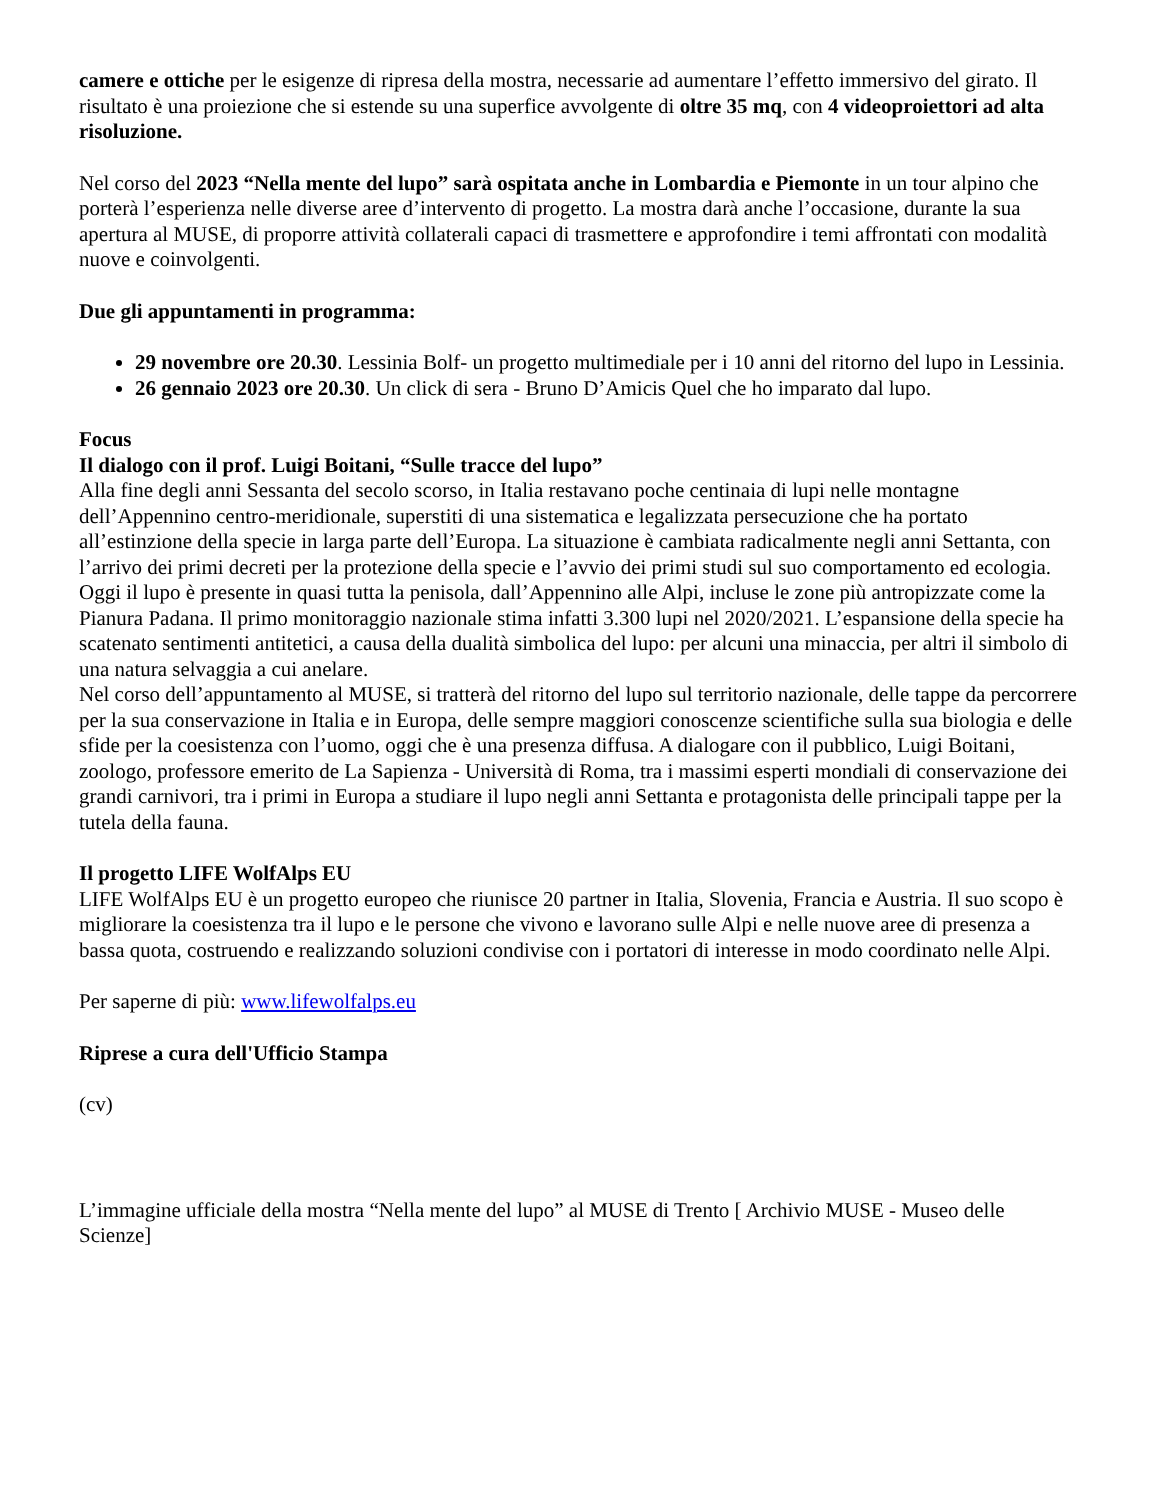camere e ottiche per le esigenze di ripresa della mostra, necessarie ad aumentare l’effetto immersivo del girato. Il risultato è una proiezione che si estende su una superfice avvolgente di oltre 35 mq, con 4 videoproiettori ad alta risoluzione.
Nel corso del 2023 “Nella mente del lupo” sarà ospitata anche in Lombardia e Piemonte in un tour alpino che porterà l’esperienza nelle diverse aree d’intervento di progetto. La mostra darà anche l’occasione, durante la sua apertura al MUSE, di proporre attività collaterali capaci di trasmettere e approfondire i temi affrontati con modalità nuove e coinvolgenti.
Due gli appuntamenti in programma:
29 novembre ore 20.30. Lessinia Bolf- un progetto multimediale per i 10 anni del ritorno del lupo in Lessinia.
26 gennaio 2023 ore 20.30. Un click di sera - Bruno D’Amicis Quel che ho imparato dal lupo.
Focus
Il dialogo con il prof. Luigi Boitani, “Sulle tracce del lupo”
Alla fine degli anni Sessanta del secolo scorso, in Italia restavano poche centinaia di lupi nelle montagne dell’Appennino centro-meridionale, superstiti di una sistematica e legalizzata persecuzione che ha portato all’estinzione della specie in larga parte dell’Europa. La situazione è cambiata radicalmente negli anni Settanta, con l’arrivo dei primi decreti per la protezione della specie e l’avvio dei primi studi sul suo comportamento ed ecologia. Oggi il lupo è presente in quasi tutta la penisola, dall’Appennino alle Alpi, incluse le zone più antropizzate come la Pianura Padana. Il primo monitoraggio nazionale stima infatti 3.300 lupi nel 2020/2021. L’espansione della specie ha scatenato sentimenti antitetici, a causa della dualità simbolica del lupo: per alcuni una minaccia, per altri il simbolo di una natura selvaggia a cui anelare.
Nel corso dell’appuntamento al MUSE, si tratterà del ritorno del lupo sul territorio nazionale, delle tappe da percorrere per la sua conservazione in Italia e in Europa, delle sempre maggiori conoscenze scientifiche sulla sua biologia e delle sfide per la coesistenza con l’uomo, oggi che è una presenza diffusa. A dialogare con il pubblico, Luigi Boitani, zoologo, professore emerito de La Sapienza - Università di Roma, tra i massimi esperti mondiali di conservazione dei grandi carnivori, tra i primi in Europa a studiare il lupo negli anni Settanta e protagonista delle principali tappe per la tutela della fauna.
Il progetto LIFE WolfAlps EU
LIFE WolfAlps EU è un progetto europeo che riunisce 20 partner in Italia, Slovenia, Francia e Austria. Il suo scopo è migliorare la coesistenza tra il lupo e le persone che vivono e lavorano sulle Alpi e nelle nuove aree di presenza a bassa quota, costruendo e realizzando soluzioni condivise con i portatori di interesse in modo coordinato nelle Alpi.
Per saperne di più: www.lifewolfalps.eu
Riprese a cura dell'Ufficio Stampa
(cv)
L’immagine ufficiale della mostra “Nella mente del lupo” al MUSE di Trento [ Archivio MUSE - Museo delle Scienze]